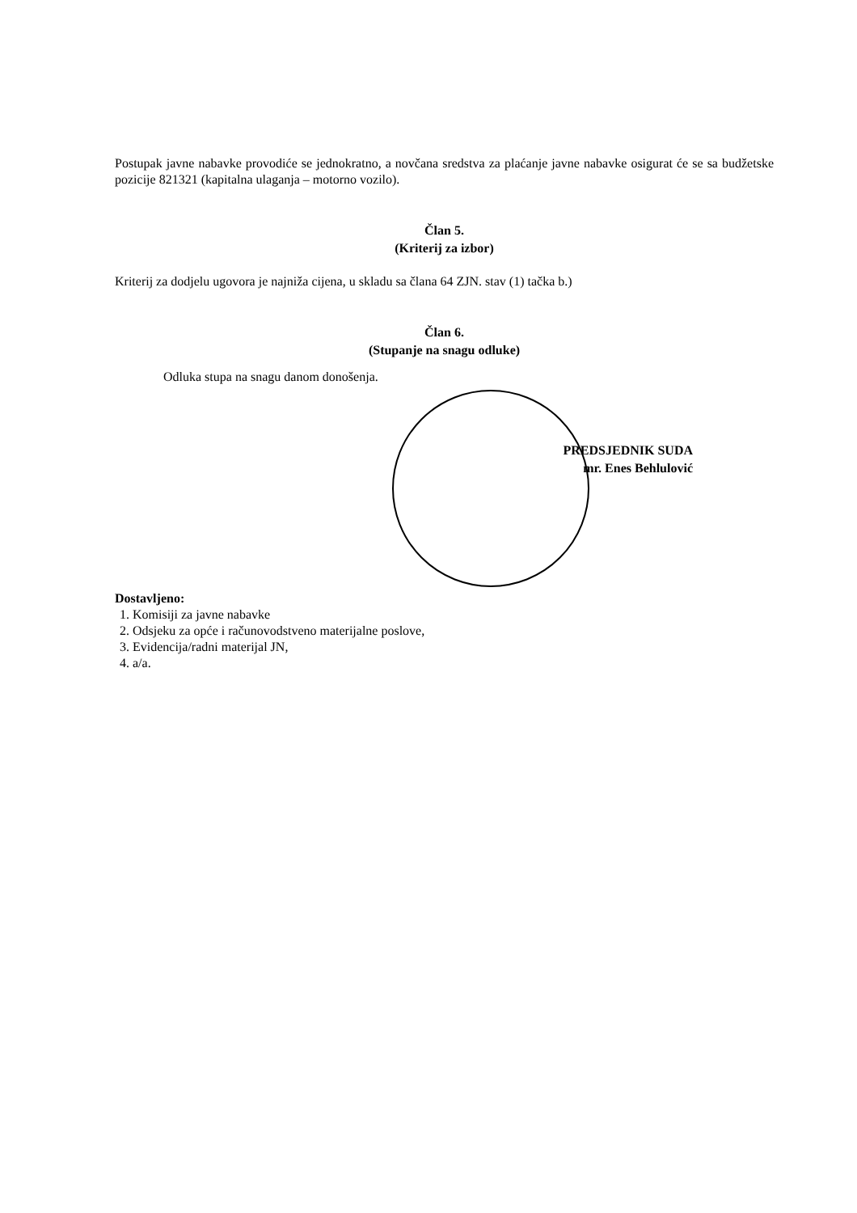Postupak javne nabavke provodiće se jednokratno, a novčana sredstva za plaćanje javne nabavke osigurat će se sa budžetske pozicije 821321 (kapitalna ulaganja – motorno vozilo).
Član 5.
(Kriterij za izbor)
Kriterij za dodjelu ugovora je najniža cijena, u skladu sa člana 64 ZJN. stav (1) tačka b.)
Član 6.
(Stupanje na snagu odluke)
Odluka stupa na snagu danom donošenja.
PREDSJEDNIK SUDA
mr. Enes Behlulović
Dostavljeno:
1. Komisiji za javne nabavke
2. Odsjeku za opće i računovodstveno materijalne poslove,
3. Evidencija/radni materijal JN,
4. a/a.